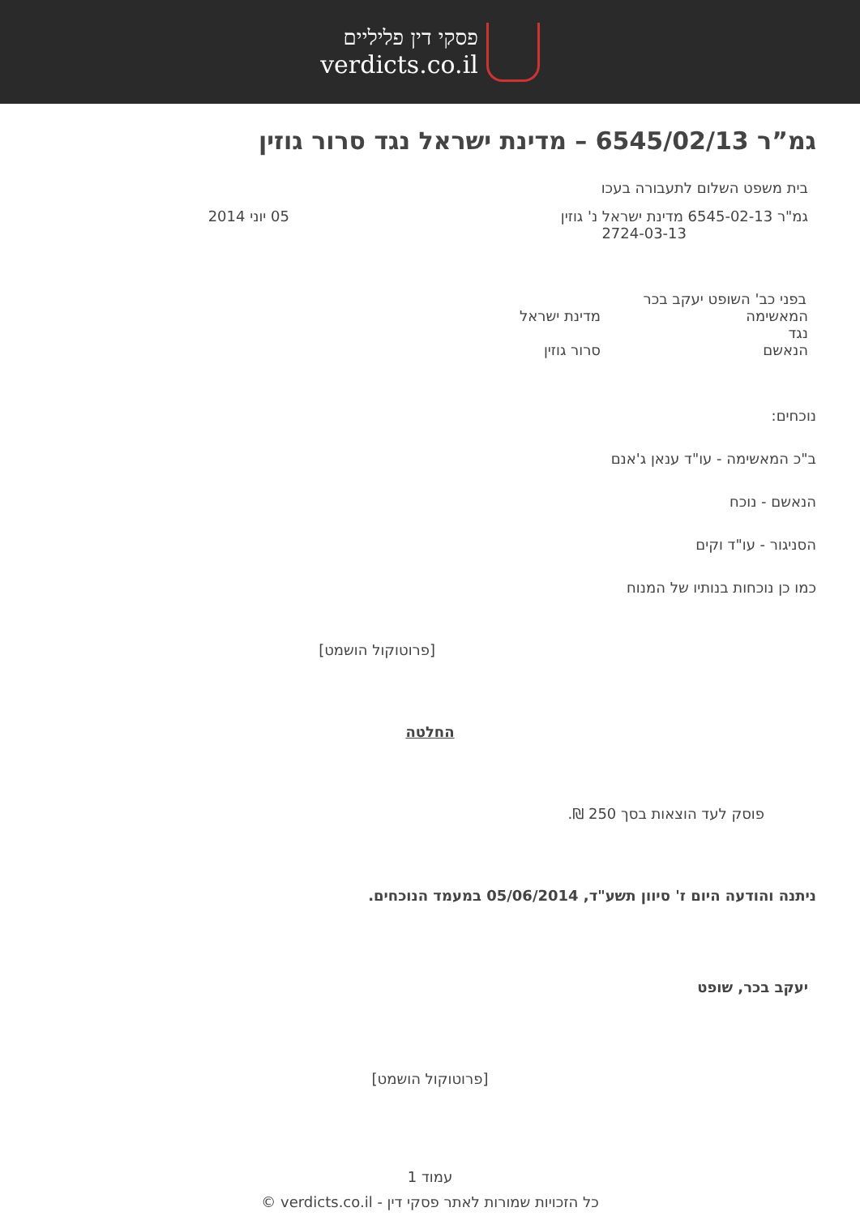פסקי דין פליליים
verdicts.co.il
גמ”ר 6545/02/13 – מדינת ישראל נגד סרור גוזין
בית משפט השלום לתעבורה בעכו
גמ"ר 6545-02-13 מדינת ישראל נ' גוזין
2724-03-13
05 יוני 2014
בפני כב' השופט יעקב בכר
המאשימה מדינת ישראל
נגד
הנאשם סרור גוזין
נוכחים:
ב"כ המאשימה - עו"ד ענאן ג'אנם
הנאשם - נוכח
הסניגור - עו"ד וקים
כמו כן נוכחות בנותיו של המנוח
[פרוטוקול הושמט]
החלטה
פוסק לעד הוצאות בסך 250 ₪.
ניתנה והודעה היום ז' סיוון תשע"ד, 05/06/2014 במעמד הנוכחים.
יעקב בכר, שופט
[פרוטוקול הושמט]
עמוד 1
כל הזכויות שמורות לאתר פסקי דין - verdicts.co.il ©